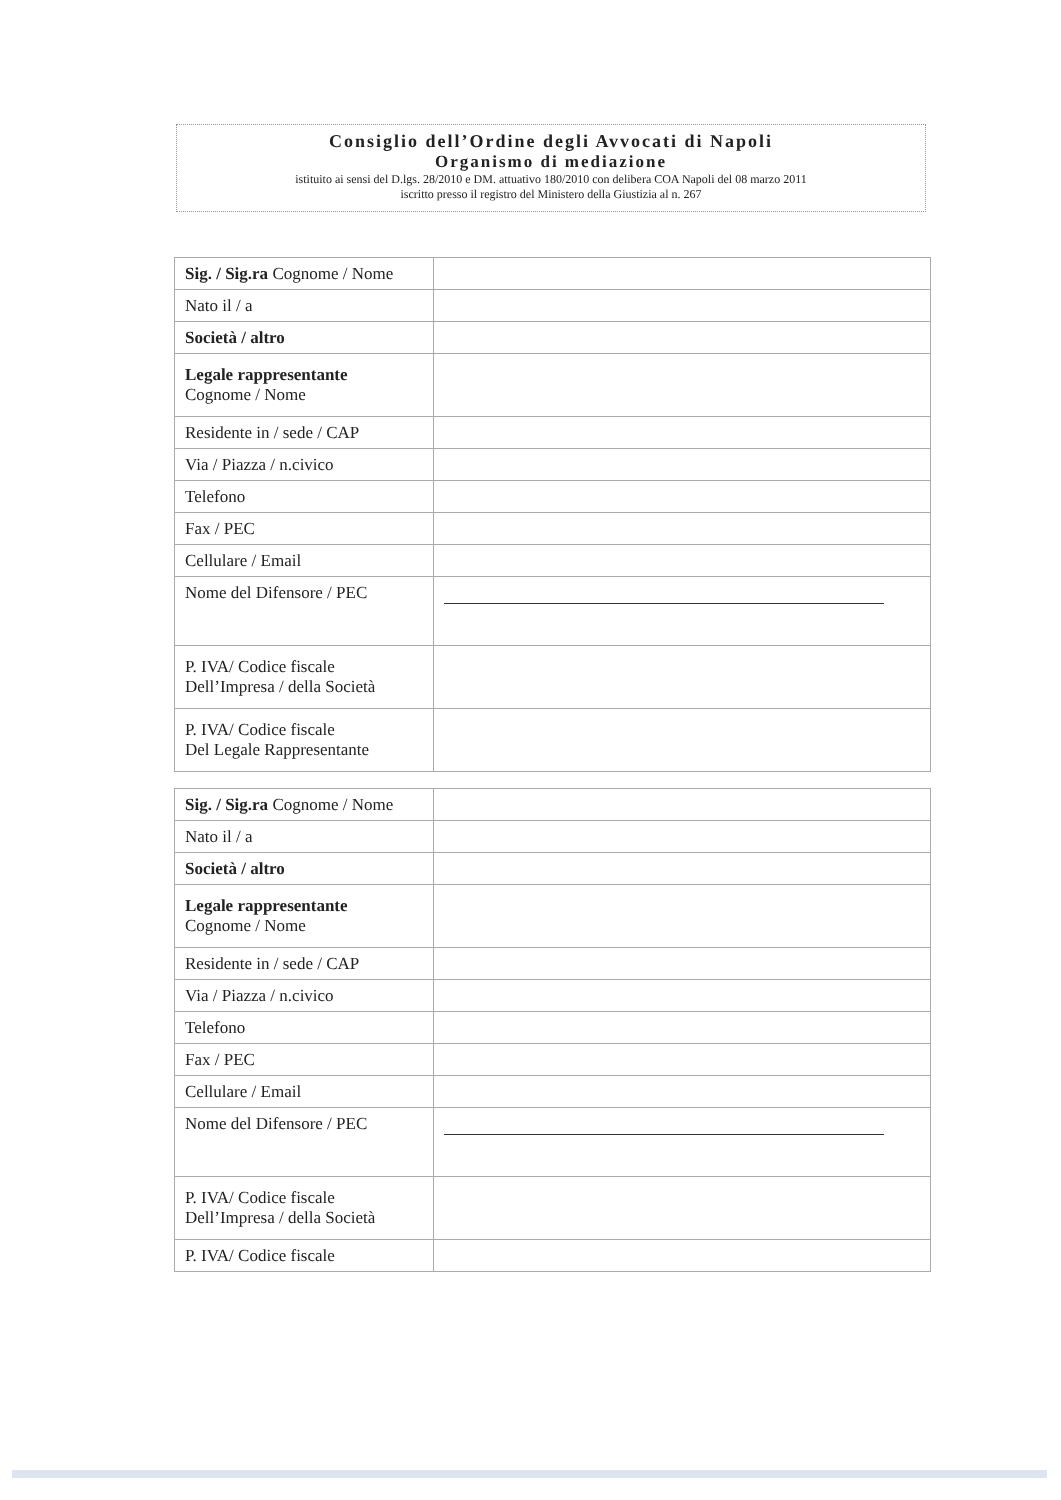Consiglio dell’Ordine degli Avvocati di Napoli
Organismo di mediazione
istituito ai sensi del D.lgs. 28/2010 e DM. attuativo 180/2010 con delibera COA Napoli del 08 marzo 2011
iscritto presso il registro del Ministero della Giustizia al n. 267
| Sig. / Sig.ra Cognome / Nome | |
| Nato il / a | |
| Società / altro | |
| Legale rappresentante Cognome / Nome | |
| Residente in / sede / CAP | |
| Via / Piazza / n.civico | |
| Telefono | |
| Fax / PEC | |
| Cellulare / Email | |
| Nome del Difensore / PEC | |
| P. IVA/ Codice fiscale Dell’Impresa / della Società | |
| P. IVA/ Codice fiscale Del Legale Rappresentante | |
| Sig. / Sig.ra Cognome / Nome | |
| Nato il / a | |
| Società / altro | |
| Legale rappresentante Cognome / Nome | |
| Residente in / sede / CAP | |
| Via / Piazza / n.civico | |
| Telefono | |
| Fax / PEC | |
| Cellulare / Email | |
| Nome del Difensore / PEC | |
| P. IVA/ Codice fiscale Dell’Impresa / della Società | |
| P. IVA/ Codice fiscale | |